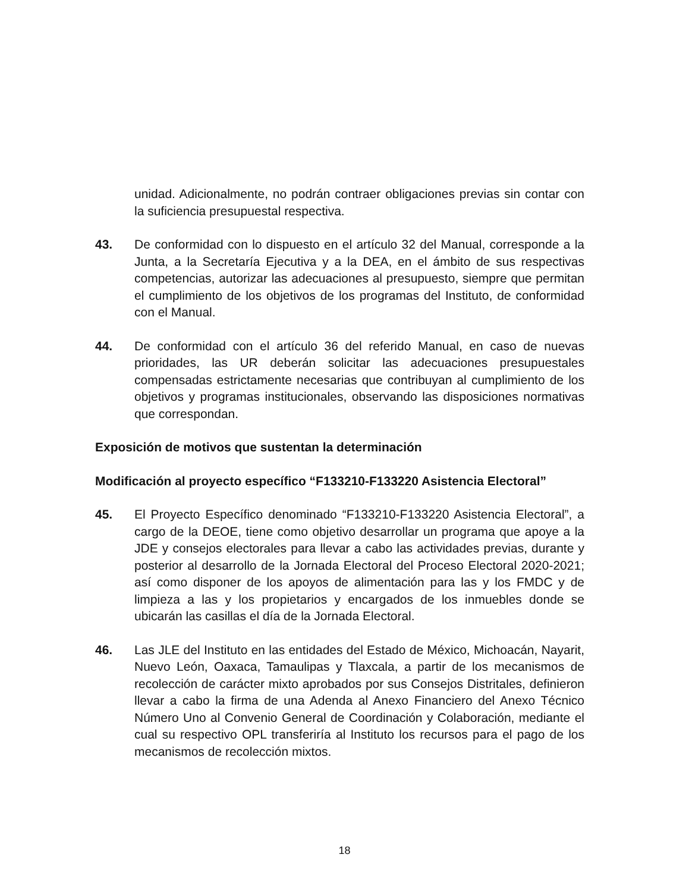unidad. Adicionalmente, no podrán contraer obligaciones previas sin contar con la suficiencia presupuestal respectiva.
43. De conformidad con lo dispuesto en el artículo 32 del Manual, corresponde a la Junta, a la Secretaría Ejecutiva y a la DEA, en el ámbito de sus respectivas competencias, autorizar las adecuaciones al presupuesto, siempre que permitan el cumplimiento de los objetivos de los programas del Instituto, de conformidad con el Manual.
44. De conformidad con el artículo 36 del referido Manual, en caso de nuevas prioridades, las UR deberán solicitar las adecuaciones presupuestales compensadas estrictamente necesarias que contribuyan al cumplimiento de los objetivos y programas institucionales, observando las disposiciones normativas que correspondan.
Exposición de motivos que sustentan la determinación
Modificación al proyecto específico “F133210-F133220 Asistencia Electoral”
45. El Proyecto Específico denominado “F133210-F133220 Asistencia Electoral”, a cargo de la DEOE, tiene como objetivo desarrollar un programa que apoye a la JDE y consejos electorales para llevar a cabo las actividades previas, durante y posterior al desarrollo de la Jornada Electoral del Proceso Electoral 2020-2021; así como disponer de los apoyos de alimentación para las y los FMDC y de limpieza a las y los propietarios y encargados de los inmuebles donde se ubicarán las casillas el día de la Jornada Electoral.
46. Las JLE del Instituto en las entidades del Estado de México, Michoacán, Nayarit, Nuevo León, Oaxaca, Tamaulipas y Tlaxcala, a partir de los mecanismos de recolección de carácter mixto aprobados por sus Consejos Distritales, definieron llevar a cabo la firma de una Adenda al Anexo Financiero del Anexo Técnico Número Uno al Convenio General de Coordinación y Colaboración, mediante el cual su respectivo OPL transferiría al Instituto los recursos para el pago de los mecanismos de recolección mixtos.
18